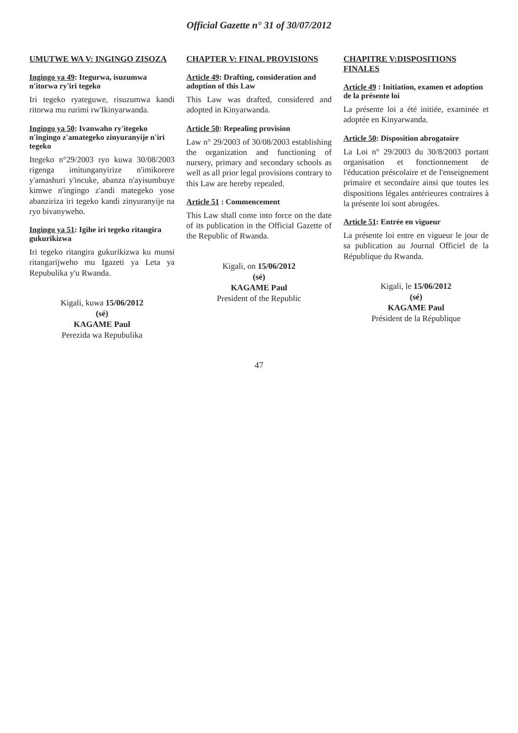Official Gazette n° 31 of 30/07/2012
UMUTWE WA V: INGINGO ZISOZA
Ingingo ya 49: Itegurwa, isuzumwa n'itorwa ry'iri tegeko
Iri tegeko ryateguwe, risuzumwa kandi ritorwa mu rurimi rw'Ikinyarwanda.
Ingingo ya 50: Ivanwaho ry'itegeko n'ingingo z'amategeko zinyuranyije n'iri tegeko
Itegeko n°29/2003 ryo kuwa 30/08/2003 rigenga imitunganyirize n'imikorere y'amashuri y'incuke, abanza n'ayisumbuye kimwe n'ingingo z'andi mategeko yose abanziriza iri tegeko kandi zinyuranyije na ryo bivanyweho.
Ingingo ya 51: Igihe iri tegeko ritangira gukurikizwa
Iri tegeko ritangira gukurikizwa ku munsi ritangarijweho mu Igazeti ya Leta ya Repubulika y'u Rwanda.
Kigali, kuwa 15/06/2012
(sé)
KAGAME Paul
Perezida wa Repubulika
CHAPTER V: FINAL PROVISIONS
Article 49: Drafting, consideration and adoption of this Law
This Law was drafted, considered and adopted in Kinyarwanda.
Article 50: Repealing provision
Law n° 29/2003 of 30/08/2003 establishing the organization and functioning of nursery, primary and secondary schools as well as all prior legal provisions contrary to this Law are hereby repealed.
Article 51 : Commencement
This Law shall come into force on the date of its publication in the Official Gazette of the Republic of Rwanda.
Kigali, on 15/06/2012
(sé)
KAGAME Paul
President of the Republic
CHAPITRE V:DISPOSITIONS FINALES
Article 49 : Initiation, examen et adoption de la présente loi
La présente loi a été initiée, examinée et adoptée en Kinyarwanda.
Article 50: Disposition abrogatoire
La Loi n° 29/2003 du 30/8/2003 portant organisation et fonctionnement de l'éducation préscolaire et de l'enseignement primaire et secondaire ainsi que toutes les dispositions légales antérieures contraires à la présente loi sont abrogées.
Article 51: Entrée en vigueur
La présente loi entre en vigueur le jour de sa publication au Journal Officiel de la République du Rwanda.
Kigali, le 15/06/2012
(sé)
KAGAME Paul
Président de la République
47